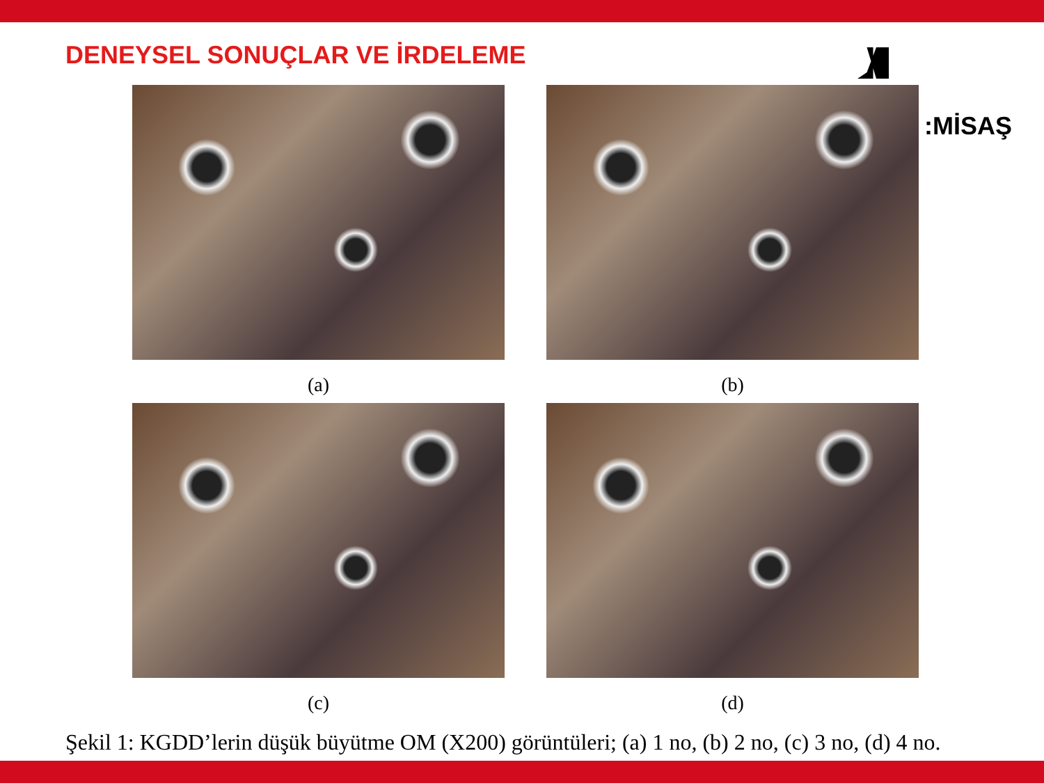DENEYSEL SONUÇLAR VE İRDELEME
(a)
(b)
(c)
(d)
:MİSAŞ
Şekil 1: KGDD’lerin düşük büyütme OM (X200) görüntüleri; (a) 1 no, (b) 2 no, (c) 3 no, (d) 4 no.